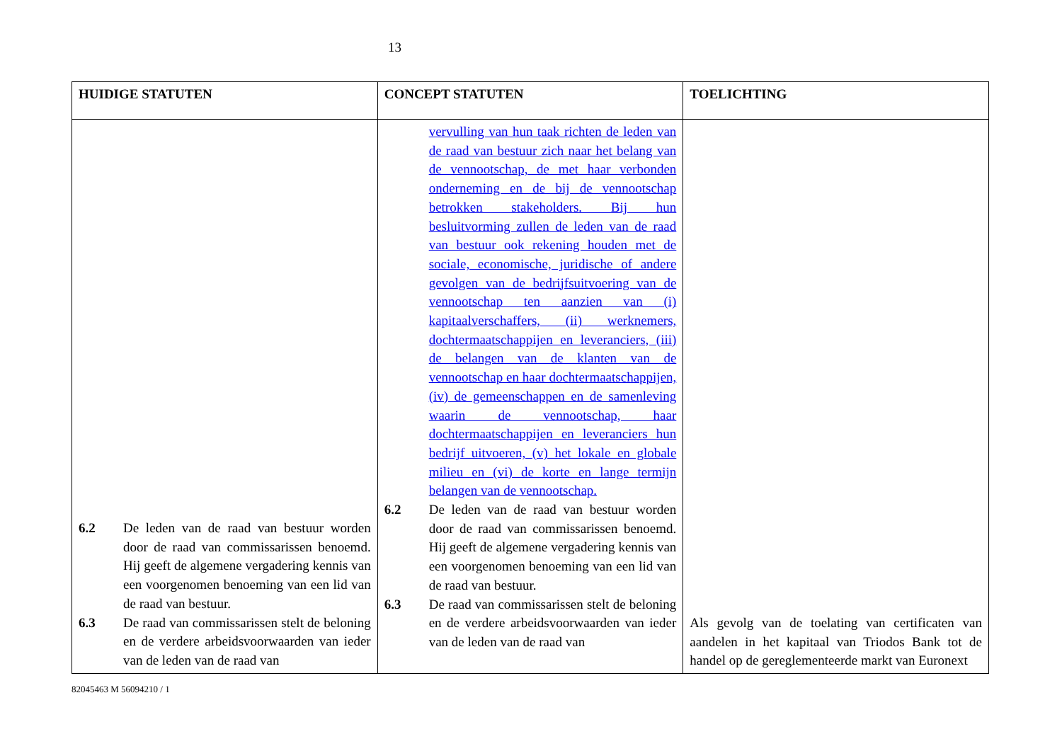13
| HUIDIGE STATUTEN | CONCEPT STATUTEN | TOELICHTING |
| --- | --- | --- |
| 6.2 De leden van de raad van bestuur worden door de raad van commissarissen benoemd. Hij geeft de algemene vergadering kennis van een voorgenomen benoeming van een lid van de raad van bestuur. 6.3 De raad van commissarissen stelt de beloning en de verdere arbeidsvoorwaarden van ieder van de leden van de raad van | vervulling van hun taak richten de leden van de raad van bestuur zich naar het belang van de vennootschap, de met haar verbonden onderneming en de bij de vennootschap betrokken stakeholders. Bij hun besluitvorming zullen de leden van de raad van bestuur ook rekening houden met de sociale, economische, juridische of andere gevolgen van de bedrijfsuitvoering van de vennootschap ten aanzien van (i) kapitaalverschaffers, (ii) werknemers, dochtermaatschappijen en leveranciers, (iii) de belangen van de klanten van de vennootschap en haar dochtermaatschappijen, (iv) de gemeenschappen en de samenleving waarin de vennootschap, haar dochtermaatschappijen en leveranciers hun bedrijf uitvoeren, (v) het lokale en globale milieu en (vi) de korte en lange termijn belangen van de vennootschap. 6.2 De leden van de raad van bestuur worden door de raad van commissarissen benoemd. Hij geeft de algemene vergadering kennis van een voorgenomen benoeming van een lid van de raad van bestuur. 6.3 De raad van commissarissen stelt de beloning en de verdere arbeidsvoorwaarden van ieder van de leden van de raad van | Als gevolg van de toelating van certificaten van aandelen in het kapitaal van Triodos Bank tot de handel op de gereglementeerde markt van Euronext |
82045463 M 56094210 / 1